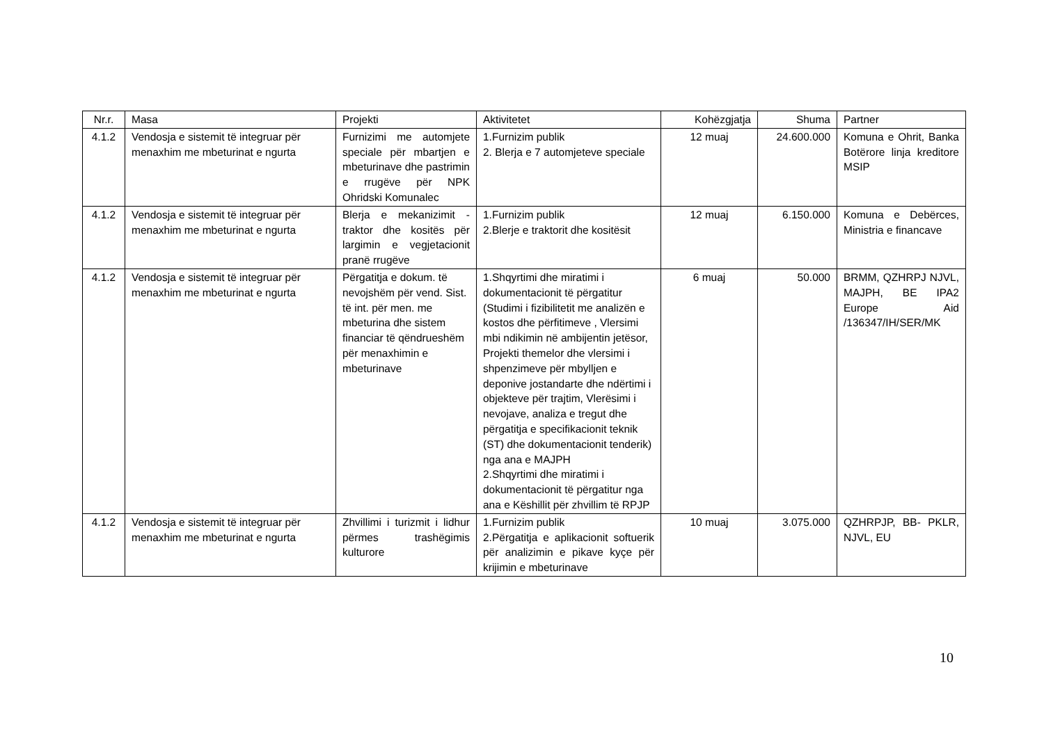| Nr.r. | Masa | Projekti | Aktivitetet | Kohëzgjatja | Shuma | Partner |
| --- | --- | --- | --- | --- | --- | --- |
| 4.1.2 | Vendosja e sistemit të integruar për menaxhim me mbeturinat e ngurta | Furnizimi me automjete speciale për mbartjen e mbeturinave dhe pastrimin e rrugëve për NPK Ohridski Komunalec | 1.Furnizim publik 2. Blerja e 7 automjeteve speciale | 12 muaj | 24.600.000 | Komuna e Ohrit, Banka Botërore linja kreditore MSIP |
| 4.1.2 | Vendosja e sistemit të integruar për menaxhim me mbeturinat e ngurta | Blerja e mekanizimit - traktor dhe kositës për largimin e vegjetacionit pranë rrugëve | 1.Furnizim publik 2.Blerje e traktorit dhe kositësit | 12 muaj | 6.150.000 | Komuna e Debërces, Ministria e financave |
| 4.1.2 | Vendosja e sistemit të integruar për menaxhim me mbeturinat e ngurta | Përgatitja e dokum. të nevojshëm për vend. Sist. të int. për men. me mbeturina dhe sistem financiar të qëndrueshëm për menaxhimin e mbeturinave | 1.Shqyrtimi dhe miratimi i dokumentacionit të përgatitur (Studimi i fizibilitetit me analizën e kostos dhe përfitimeve , Vlersimi mbi ndikimin në ambijentin jetësor, Projekti themelor dhe vlersimi i shpenzimeve për mbylljen e deponive jostandarte dhe ndërtimi i objekteve për trajtim, Vlerësimi i nevojave, analiza e tregut dhe përgatitja e specifikacionit teknik (ST) dhe dokumentacionit tenderik) nga ana e MAJPH 2.Shqyrtimi dhe miratimi i dokumentacionit të përgatitur nga ana e Këshillit për zhvillim të RPJP | 6 muaj | 50.000 | BRMM, QZHRPJ NJVL, MAJPH, BE IPA2 Europe Aid /136347/IH/SER/MK |
| 4.1.2 | Vendosja e sistemit të integruar për menaxhim me mbeturinat e ngurta | Zhvillimi i turizmit i lidhur përmes trashëgimis kulturore | 1.Furnizim publik 2.Përgatitja e aplikacionit softuerik për analizimin e pikave kyçe për krijimin e mbeturinave | 10 muaj | 3.075.000 | QZHRPJP, BB- PKLR, NJVL, EU |
10